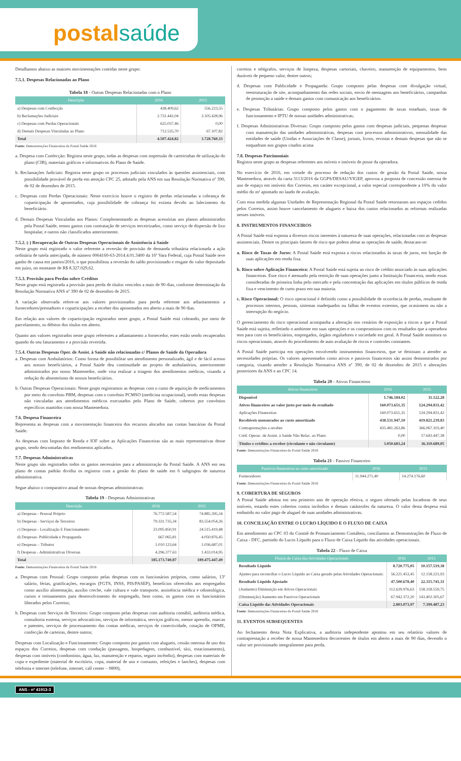postal saúde
Detalhamos abaixo as maiores movimentações contidas neste grupo:
7.5.1. Despesas Relacionadas ao Plano
Tabela 18 - Outras Despesas Relacionadas com o Plano
| Descrição | 2016 | 2015 |
| --- | --- | --- |
| a) Despesas com Confecção | 438.409,62 | 556.223,55 |
| b) Reclamações Judiciais | 2.731.442,04 | 3.105.428,96 |
| c) Despesas com Perdas Operacionais | 625.037,46 | 0,00 |
| d) Demais Despesas Vinculadas ao Plano | 712.535,70 | 67.107,82 |
| Total | 4.507.424,82 | 3.728.760,33 |
Fonte: Demonstrações Financeiras da Postal Saúde 2016
a. Despesa com Confecção: Registra neste grupo, todas as despesas com impressão de carteirinhas de utilização do plano (CIB), materiais gráficos e informativos do Plano de Saúde.
b. Reclamações Judiciais: Registra neste grupo os processos judiciais vinculados às questões assistenciais, com possibilidade provável de perda em atenção CPC 25, adotado pela ANS em sua Resolução Normativa nº 390, de 02 de dezembro de 2015.
c. Despesas com Perdas Operacionais: Neste exercício houve o registro de perdas relacionadas a cobrança de coparticipação de aposentados, cuja possibilidade de cobrança foi extinta devido ao falecimento do beneficiário.
d. Demais Despesas Vinculadas aos Planos: Complementando as despesas acessórias aos planos administrados pela Postal Saúde, temos gastos com contratação de serviços terceirizados, como serviço de dispersão de lixo hospitalar, e outros não classificados anteriormente.
7.5.2. (-) Recuperação de Outras Despesas Operacionais de Assistência à Saúde
Neste grupo está registrado o valor referente a reversão de provisão de demanda tributária relacionada a ação ordinária de tutela antecipada, de número 0064160-63-2014.4.01.3400 da 16ª Vara Federal, cuja Postal Saúde teve ganho de causa em janeiro/2016, o que possibilitou a reversão do saldo provisionado e resgate do valor depositado em juízo, no montante de R$ 8.327.029,62.
7.5.3. Provisão para Perdas sobre Créditos
Neste grupo está registrada a provisão para perda de títulos vencidos a mais de 90 dias, conforme determinação da Resolução Normativa ANS nº 390 de 02 de dezembro de 2015.
A variação observada refere-se aos valores provisionados para perda referente aos adiantamentos a fornecedores/prestadores e coparticipações a receber dos aposentados em aberto a mais de 90 dias.
Em relação aos valores de coparticipação registrados neste grupo, a Postal Saúde está cobrando, por meio de parcelamento, os débitos dos títulos em aberto.
Quanto aos valores registrados neste grupo referentes a adiantamento a fornecedor, estes estão sendo recuperados quando do seu faturamento e a provisão revertida.
7.5.4. Outras Despesas Oper. de Assist. à Saúde não relacionadas c/ Planos de Saúde da Operadora
a. Despesas com Ambulatórios: Como forma de possibilitar um atendimento personalizado, ágil e de fácil acesso aos nossos beneficiários, a Postal Saúde deu continuidade ao projeto de ambulatórios, anteriormente administrados por nosso Mantenedor, onde visa realizar a triagem dos atendimentos médicos, visando a redução do absenteísmo de nossos beneficiários.
b. Outras Despesas Operacionais: Neste grupo registramos as despesas com o custo de aquisição de medicamentos por meio do convênio PBM, despesas com o convênio PCMSO (medicina ocupacional), sendo estas despesas não vinculadas aos atendimentos médicos executados pelo Plano de Saúde, cobertos por convênios específicos mantidos com nossa Mantenedora.
7.6. Despesa Financeira
Representa as despesas com a movimentação financeira dos recursos alocados nas contas bancárias da Postal Saúde.
As despesas com Imposto de Renda e IOF sobre as Aplicações Financeiras são as mais representativas desse grupo, sendo descontadas dos rendimentos aplicados.
7.7. Despesas Administrativas
Neste grupo são registrados todos os gastos necessários para a administração da Postal Saúde. A ANS em seu plano de contas padrão dividiu os registros com a gestão do plano de saúde em 6 subgrupos de natureza administrativa.
Segue abaixo o comparativo anual de nossas despesas administrativas:
Tabela 19 - Despesas Administrativas
| Descrição | 2016 | 2015 |
| --- | --- | --- |
| a) Despesas - Pessoal Próprio | 76.772.587,54 | 74.885.395,34 |
| b) Despesas - Serviços de Terceiros | 79.331.735,34 | 83.554.054,26 |
| c) Despesas - Localização E Funcionamento | 23.095.850,91 | 24.515.419,48 |
| d) Despesas- Publicidade e Propaganda | 667.065,81 | 4.050.876,45 |
| e) Despesas – Tributos | 1.010.123,64 | 1.036.687,01 |
| f) Despesas - Administrativas Diversas | 4.296.377.63 | 1.433.014,95 |
| Total | 185.173.740,87 | 189.475.447,49 |
Fonte: Demonstrações Financeiras da Postal Saúde 2016
a. Despesas com Pessoal: Grupo composto pelas despesas com os funcionários próprios, como salários, 13º salário, férias, gratificações, encargos (FGTS, INSS, PIS/PASEP), benefícios oferecidos aos empregados como auxílio alimentação, auxílio creche, vale cultura e vale transporte, assistência médica e odontológica, cursos e treinamentos para desenvolvimento do empregado, bem como, os gastos com os funcionários liberados pelos Correios;
b. Despesas com Serviços de Terceiros: Grupo composto pelas despesas com auditoria contábil, auditoria médica, consultoria externa, serviços advocatícios, serviços de informática, serviços gráficos, menor aprendiz, marcas e patentes, serviços de processamento das contas médicas, serviços de conectividade, cotação de OPME, confecção de carteiras, dentre outros;
Despesas com Localização e Funcionamento: Grupo composto por gastos com alugueis, cessão onerosa de uso dos espaços dos Correios, despesas com condução (passagens, hospedagem, combustível, táxi, estacionamento), despesas com imóveis (condomínio, água, luz, manutenção e reparos, seguro incêndio), despesas com materiais de copa e expediente (material de escritório, copa, material de uso e consumo, refeições e lanches), despesas com telefonia e internet (telefone, internet, call center – 0800),
correios e telégrafos, serviços de limpeza, despesas cartoriais, chaveiro, manutenção de equipamentos, bens duráveis de pequeno valor, dentre outros;
d. Despesas com Publicidade e Propaganda: Grupo composto pelas despesas com divulgação virtual, reestruturação de site, acompanhamento das redes sociais, envio de mensagens aos beneficiários, campanhas de promoção a saúde e demais gastos com comunicação aos beneficiários.
e. Despesas Tributárias: Grupo composto pelos gastos com o pagamento de taxas estaduais, taxas de funcionamento e IPTU de nossas unidades administrativas;
f. Despesas Administrativas Diversas: Grupo composto pelos gastos com despesas judiciais, pequenas despesas com manutenção das unidades administrativas, despesas com processos administrativos, mensalidade das entidades de saúde (Unidas e Associações de Classe), jornais, livros, revistas e demais despesas que não se enquadram nos grupos citados acima
7.8. Despesas Patrimoniais
Registra neste grupo as despesas referentes aos móveis e imóveis de posse da operadora.
No exercício de 2016, em virtude do processo de redução dos custos de gestão da Postal Saúde, nossa Mantenedora, através da carta 3113/2016 da GGPS/DESAU/VIGEP, aprovou a proposta de concessão onerosa de uso de espaço em imóveis dos Correios, em caráter excepcional, a valor especial correspondente a 10% do valor médio do m² apontado no laudo de avaliação.
Com essa medida algumas Unidades de Representação Regional da Postal Saúde retornaram aos espaços cedidos pelos Correios, assim houve cancelamento de alugueis e baixa dos custos relacionados as reformas realizadas nesses imóveis.
8. INSTRUMENTOS FINANCEIROS
A Postal Saúde está exposta a diversos riscos inerentes à natureza de suas operações, relacionadas com as despesas assistenciais. Dentre os principais fatores de risco que podem afetar as operações de saúde, destacam-se:
a. Risco de Taxas de Juros: A Postal Saúde está exposta a riscos relacionados às taxas de juros, em função de suas aplicações em renda fixa.
b. Risco sobre Aplicação Financeira: A Postal Saúde está sujeita ao risco de crédito associado às suas aplicações financeiras. Esse risco é atenuado pela restrição de suas operações junto a Instituição Financeira, sendo essas consideradas de primeira linha pelo mercado e pela concentração das aplicações em títulos públicos de renda fixa e vencimento de curto prazo em sua maioria.
c. Risco Operacional: O risco operacional é definido como a possibilidade de ocorrência de perdas, resultante de processos internos, pessoas, sistemas inadequados ou falhas de eventos externos, que ocasionem ou não a interrupção do negócio.
O gerenciamento do risco operacional acompanha a alteração nos cenários de exposição a riscos a que a Postal Saúde está sujeita, refletindo o ambiente em suas operações e os compromissos com os resultados que a operadora tem para com os beneficiários, empregados, órgãos reguladores e sociedade em geral. A Postal Saúde monitora os riscos operacionais, através do procedimento de auto avaliação de riscos e controles constantes.
A Postal Saúde participa em operações envolvendo instrumentos financeiros, que se destinam a atender as necessidades próprias. Os valores apresentados como ativos e passivos financeiros são assim demonstrados por categoria, visando atender a Resolução Normativa ANS nº 390, de 02 de dezembro de 2015 e alterações posteriores da ANS e ao CPC 14.
Tabela 20 - Ativos Financeiros
| Ativos financeiros | 2016 | 2015 |
| --- | --- | --- |
| Disponível | 1.746.184.02 | 11.122.28 |
| Ativos financeiros ao valor justo por meio do resultado | 160.073.651,35 | 124.294.831,42 |
| Aplicações Financeiras | 160.073.651,35 | 124.294.831,42 |
| Recebíveis mensurados ao custo amortizado | 438.531.947,10 | 419.821.239,83 |
| Contraprestações a receber | 435.481.263,86 | 366.067.103,40 |
| Créd. Operac. de Assist. à Saúde Não Relac. ao Plano | 0,00 | 17.643.447,38 |
| Títulos e créditos a receber (circulante e não circulante) | 3.050.683,24 | 36.110.689,05 |
Fonte: Demonstrações Financeiras da Postal Saúde 2016
Tabela 21 - Passivo Financeiro
| Passivos financeiros ao custo amortizado | 2016 | 2015 |
| --- | --- | --- |
| Fornecedores | 11.944.271,40 | 14.274.176,60 |
Fonte: Demonstrações Financeiras da Postal Saúde 2016
9. COBERTURA DE SEGUROS
A Postal Saúde adotou em seu primeiro ano de operação efetiva, o seguro ofertado pelas locadoras de seus imóveis, estando estes cobertos contra incêndios e demais catástrofes da natureza. O valor desta despesa está embutido no valor pago de aluguel de suas unidades administrativas.
10. CONCILIAÇÃO ENTRE O LUCRO LÍQUIDO E O FLUXO DE CAIXA
Em atendimento ao CPC 03 do Comitê de Pronunciamento Contábeis, conciliamos as Demonstrações de Fluxo de Caixa - DFC, partindo do Lucro Líquido para o Fluxo de Caixa Líquido das atividades operacionais.
Tabela 22 - Fluxo de Caixa
| Fluxos de Caixa das Atividades Operacionais | 2016 | 2015 |
| --- | --- | --- |
| Resultado Líquido | 8.720.775,05 | 10.157.519,38 |
| Ajustes para reconciliar o Lucro Líquido ao Caixa gerado pelas Atividades Operacionais: | 56.221.453,45 | 12.158.221,93 |
| Resultado Líquido Ajustado | 47.500.678,40 | 22.315.741,31 |
| (Aumento) Diminuição em Ativos Operacionais | 112.639.976,63 | 158.318.559,75 |
| (Diminuição) Aumento em Passivos Operacionais | 67.942.372,20 | 143.402.305,67 |
| Caixa Líquido das Atividades Operacionais | 2.803.073,97 | 7.399.487,23 |
Fonte: Demonstrações Financeiras da Postal Saúde 2016
11. EVENTOS SUBSEQUENTES
Ao fechamento desta Nota Explicativa, a auditoria independente apontou em seu relatório valores de contraprestação a receber de nossa Mantenedora decorrentes de títulos em aberto a mais de 90 dias, devendo o valor ser provisionado integralmente para perda.
ANS - nº 41913-3